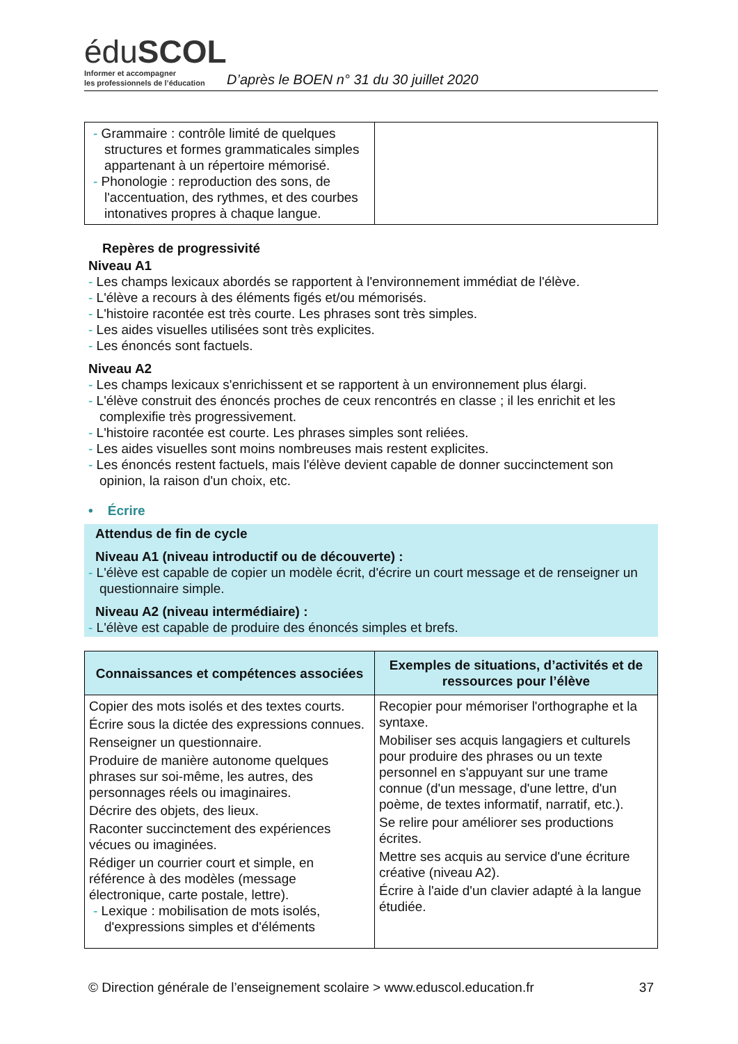éduSCOL
Informer et accompagner
les professionnels de l’éducation
D’après le BOEN n° 31 du 30 juillet 2020
| - Grammaire : contrôle limité de quelques structures et formes grammaticales simples appartenant à un répertoire mémorisé. - Phonologie : reproduction des sons, de l'accentuation, des rythmes, et des courbes intonatives propres à chaque langue. | |
Repères de progressivité
Niveau A1
- Les champs lexicaux abordés se rapportent à l'environnement immédiat de l'élève.
- L'élève a recours à des éléments figés et/ou mémorisés.
- L'histoire racontée est très courte. Les phrases sont très simples.
- Les aides visuelles utilisées sont très explicites.
- Les énoncés sont factuels.
Niveau A2
- Les champs lexicaux s'enrichissent et se rapportent à un environnement plus élargi.
- L'élève construit des énoncés proches de ceux rencontrés en classe ; il les enrichit et les complexifie très progressivement.
- L'histoire racontée est courte. Les phrases simples sont reliées.
- Les aides visuelles sont moins nombreuses mais restent explicites.
- Les énoncés restent factuels, mais l'élève devient capable de donner succinctement son opinion, la raison d'un choix, etc.
• Écrire
Attendus de fin de cycle
Niveau A1 (niveau introductif ou de découverte) :
- L'élève est capable de copier un modèle écrit, d'écrire un court message et de renseigner un questionnaire simple.
Niveau A2 (niveau intermédiaire) :
- L'élève est capable de produire des énoncés simples et brefs.
| Connaissances et compétences associées | Exemples de situations, d’activités et de ressources pour l’élève |
| --- | --- |
| Copier des mots isolés et des textes courts. Écrire sous la dictée des expressions connues. Renseigner un questionnaire. Produire de manière autonome quelques phrases sur soi-même, les autres, des personnages réels ou imaginaires. Décrire des objets, des lieux. Raconter succinctement des expériences vécues ou imaginées. Rédiger un courrier court et simple, en référence à des modèles (message électronique, carte postale, lettre). - Lexique : mobilisation de mots isolés, d'expressions simples et d'éléments | Recopier pour mémoriser l'orthographe et la syntaxe. Mobiliser ses acquis langagiers et culturels pour produire des phrases ou un texte personnel en s'appuyant sur une trame connue (d'un message, d'une lettre, d'un poème, de textes informatif, narratif, etc.). Se relire pour améliorer ses productions écrites. Mettre ses acquis au service d'une écriture créative (niveau A2). Écrire à l'aide d'un clavier adapté à la langue étudiée. |
© Direction générale de l’enseignement scolaire > www.eduscol.education.fr 37